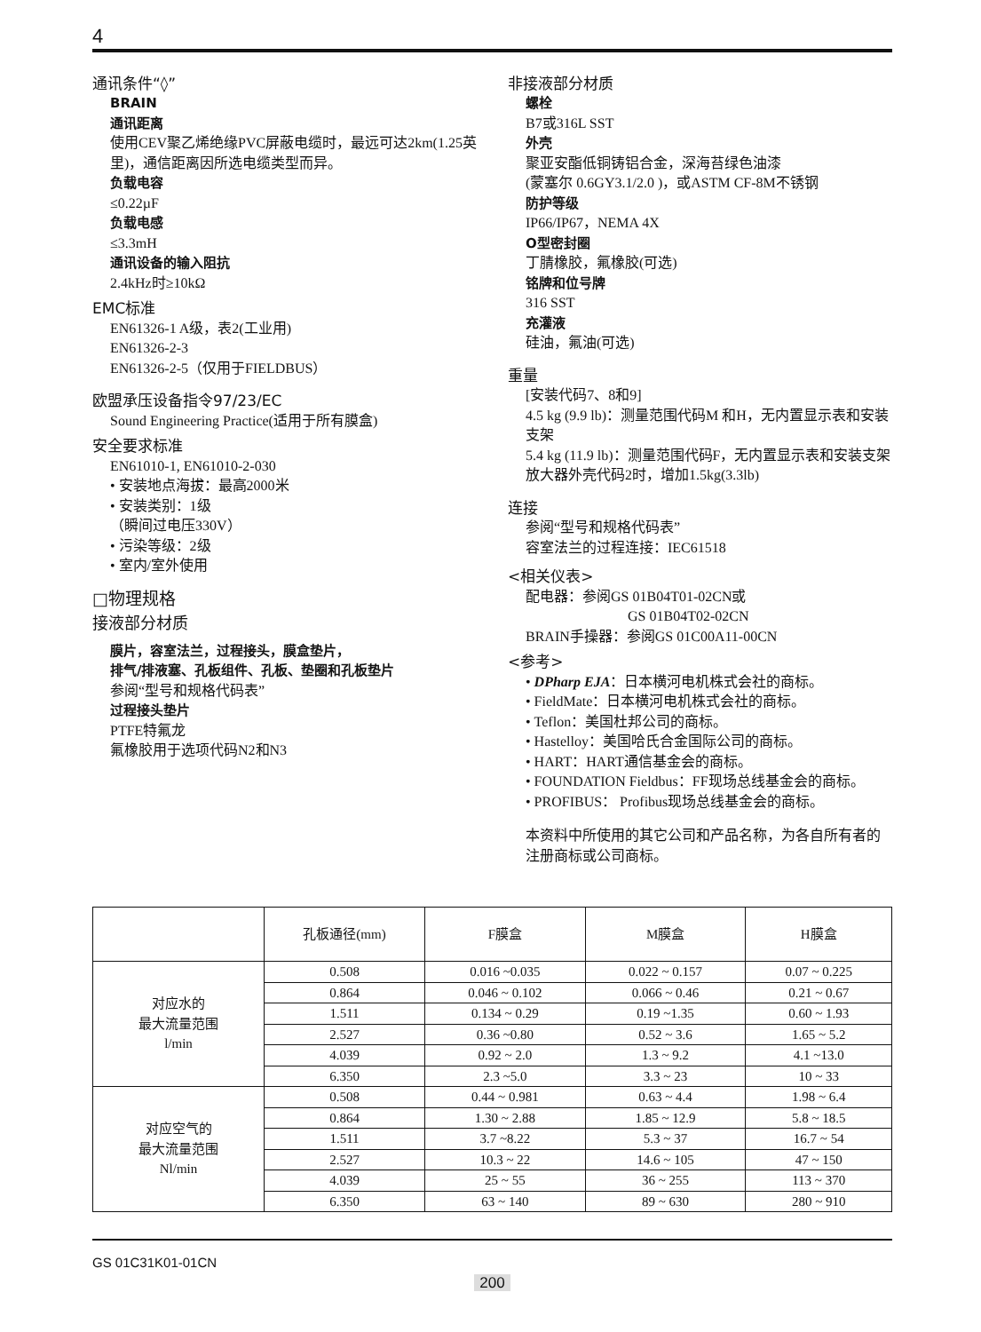4
通讯条件“◊”
BRAIN
通讯距离
使用CEV聚乙烯绝缘PVC屏蔽电缆时，最远可达2km(1.25英里)，通信距离因所选电缆类型而异。
负载电容
≤0.22µF
负载电感
≤3.3mH
通讯设备的输入阻抗
2.4kHz时≥10kΩ
EMC标准
EN61326-1 A级，表2(工业用)
EN61326-2-3
EN61326-2-5（仅用于FIELDBUS）
欧盟承压设备指令97/23/EC
Sound Engineering Practice(适用于所有膜盒)
安全要求标准
EN61010-1, EN61010-2-030
• 安装地点海拔：最高2000米
• 安装类别：1级
（瞬间过电压330V）
• 污染等级：2级
• 室内/室外使用
□物理规格
接液部分材质
膜片，容室法兰，过程接头，膜盒垫片，
排气/排液塞、孔板组件、孔板、垫圈和孔板垫片
参阅“型号和规格代码表”
过程接头垫片
PTFE特氟龙
氟橡胶用于选项代码N2和N3
非接液部分材质
螺栓
B7或316L SST
外壳
聚亚安酯低铜铸铝合金，深海苔绿色油漆
(蒙塞尔 0.6GY3.1/2.0 )，或ASTM CF-8M不锈钢
防护等级
IP66/IP67，NEMA 4X
O型密封圈
丁腈橡胶，氟橡胶(可选)
铭牌和位号牌
316 SST
充灌液
硅油，氟油(可选)
重量
[安装代码7、8和9]
4.5 kg (9.9 lb)：测量范围代码M 和H，无内置显示表和安装支架
5.4 kg (11.9 lb)：测量范围代码F，无内置显示表和安装支架
放大器外壳代码2时，增加1.5kg(3.3lb)
连接
参阅“型号和规格代码表”
容室法兰的过程连接：IEC61518
<相关仪表>
配电器：参阅GS 01B04T01-02CN或
GS 01B04T02-02CN
BRAIN手操器：参阅GS 01C00A11-00CN
<参考>
• DPharp EJA：日本横河电机株式会社的商标。
• FieldMate：日本横河电机株式会社的商标。
• Teflon：美国杜邦公司的商标。
• Hastelloy：美国哈氏合金国际公司的商标。
• HART：HART通信基金会的商标。
• FOUNDATION Fieldbus：FF现场总线基金会的商标。
• PROFIBUS： Profibus现场总线基金会的商标。
本资料中所使用的其它公司和产品名称，为各自所有者的注册商标或公司商标。
| | 孔板通径(mm) | F膜盒 | M膜盒 | H膜盒 |
| --- | --- | --- | --- | --- |
| 对应水的 最大流量范围 l/min | 0.508 | 0.016 ~0.035 | 0.022 ~ 0.157 | 0.07 ~ 0.225 |
| | 0.864 | 0.046 ~ 0.102 | 0.066 ~ 0.46 | 0.21 ~ 0.67 |
| | 1.511 | 0.134 ~ 0.29 | 0.19 ~1.35 | 0.60 ~ 1.93 |
| | 2.527 | 0.36 ~0.80 | 0.52 ~ 3.6 | 1.65 ~ 5.2 |
| | 4.039 | 0.92 ~ 2.0 | 1.3 ~ 9.2 | 4.1 ~13.0 |
| | 6.350 | 2.3 ~5.0 | 3.3 ~ 23 | 10 ~ 33 |
| 对应空气的 最大流量范围 Nl/min | 0.508 | 0.44 ~ 0.981 | 0.63 ~ 4.4 | 1.98 ~ 6.4 |
| | 0.864 | 1.30 ~ 2.88 | 1.85 ~ 12.9 | 5.8 ~ 18.5 |
| | 1.511 | 3.7 ~8.22 | 5.3 ~ 37 | 16.7 ~ 54 |
| | 2.527 | 10.3 ~ 22 | 14.6 ~ 105 | 47 ~ 150 |
| | 4.039 | 25 ~ 55 | 36 ~ 255 | 113 ~ 370 |
| | 6.350 | 63 ~ 140 | 89 ~ 630 | 280 ~ 910 |
GS 01C31K01-01CN
200